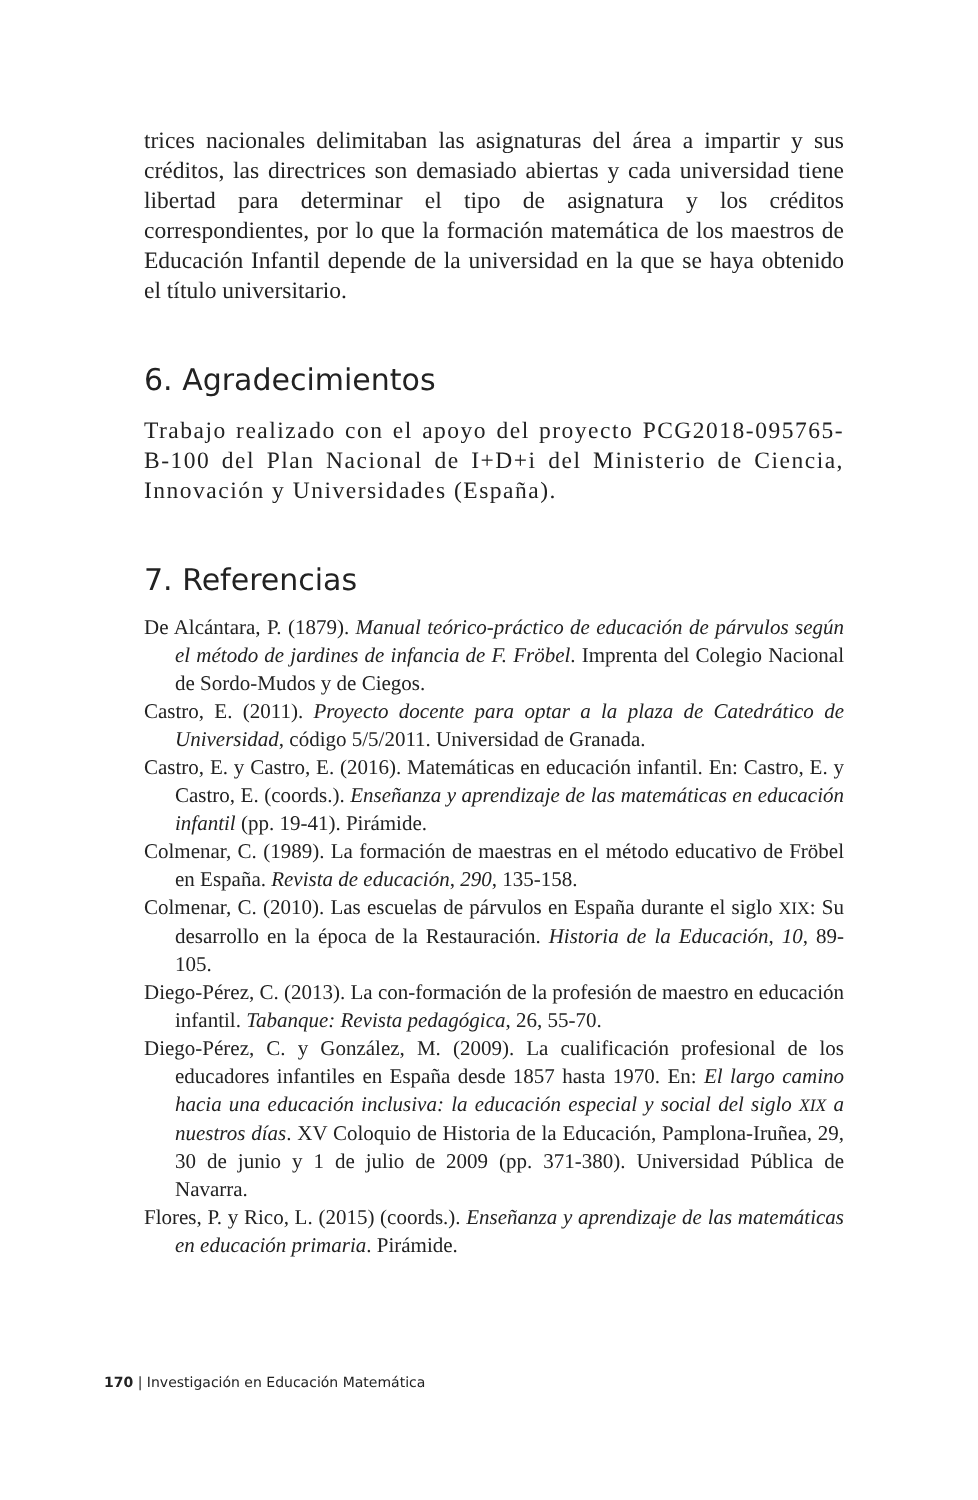trices nacionales delimitaban las asignaturas del área a impartir y sus créditos, las directrices son demasiado abiertas y cada universidad tiene libertad para determinar el tipo de asignatura y los créditos correspondientes, por lo que la formación matemática de los maestros de Educación Infantil depende de la universidad en la que se haya obtenido el título universitario.
6. Agradecimientos
Trabajo realizado con el apoyo del proyecto PCG2018-095765-B-100 del Plan Nacional de I+D+i del Ministerio de Ciencia, Innovación y Universidades (España).
7. Referencias
De Alcántara, P. (1879). Manual teórico-práctico de educación de párvulos según el método de jardines de infancia de F. Fröbel. Imprenta del Colegio Nacional de Sordo-Mudos y de Ciegos.
Castro, E. (2011). Proyecto docente para optar a la plaza de Catedrático de Universidad, código 5/5/2011. Universidad de Granada.
Castro, E. y Castro, E. (2016). Matemáticas en educación infantil. En: Castro, E. y Castro, E. (coords.). Enseñanza y aprendizaje de las matemáticas en educación infantil (pp. 19-41). Pirámide.
Colmenar, C. (1989). La formación de maestras en el método educativo de Fröbel en España. Revista de educación, 290, 135-158.
Colmenar, C. (2010). Las escuelas de párvulos en España durante el siglo XIX: Su desarrollo en la época de la Restauración. Historia de la Educación, 10, 89-105.
Diego-Pérez, C. (2013). La con-formación de la profesión de maestro en educación infantil. Tabanque: Revista pedagógica, 26, 55-70.
Diego-Pérez, C. y González, M. (2009). La cualificación profesional de los educadores infantiles en España desde 1857 hasta 1970. En: El largo camino hacia una educación inclusiva: la educación especial y social del siglo XIX a nuestros días. XV Coloquio de Historia de la Educación, Pamplona-Iruñea, 29, 30 de junio y 1 de julio de 2009 (pp. 371-380). Universidad Pública de Navarra.
Flores, P. y Rico, L. (2015) (coords.). Enseñanza y aprendizaje de las matemáticas en educación primaria. Pirámide.
170 | Investigación en Educación Matemática